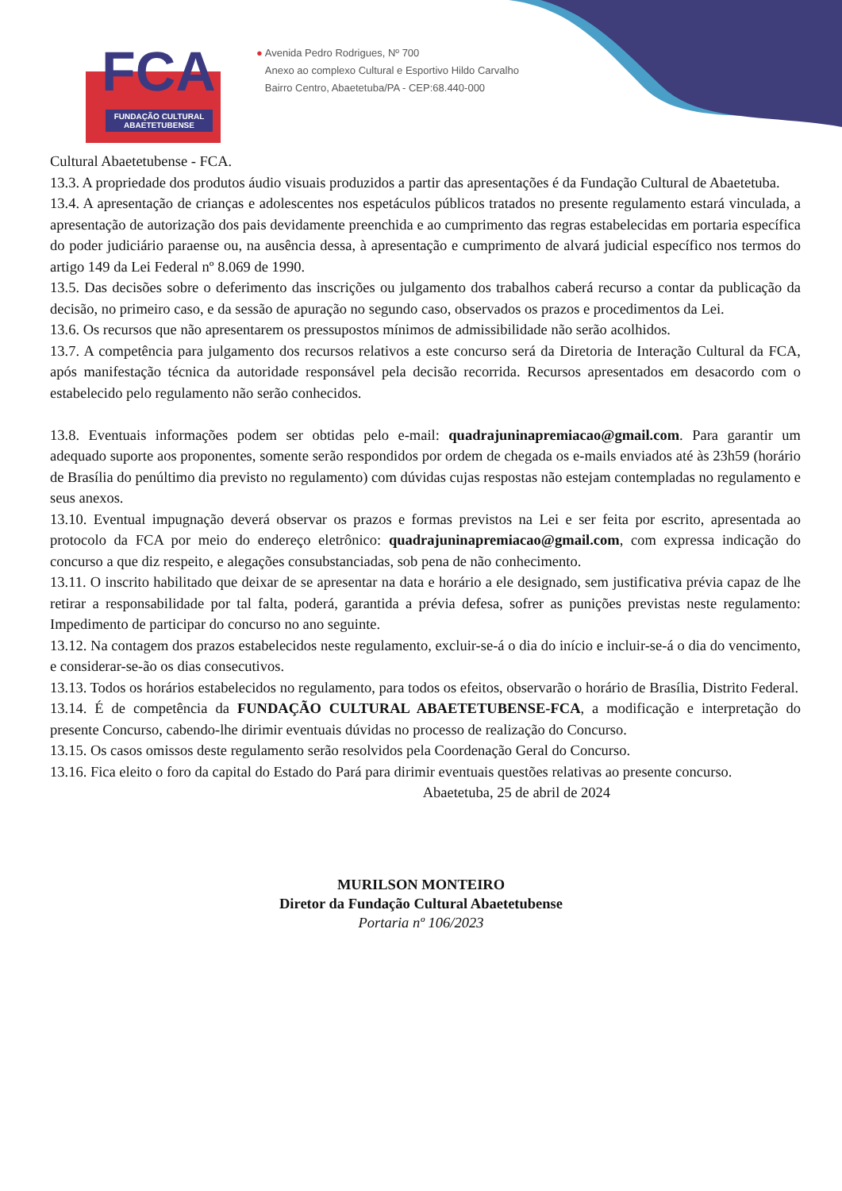FCA
FUNDAÇÃO CULTURAL
ABAETETUBENSE
● Avenida Pedro Rodrigues, Nº 700
Anexo ao complexo Cultural e Esportivo Hildo Carvalho
Bairro Centro, Abaetetuba/PA - CEP:68.440-000
Cultural Abaetetubense - FCA.
13.3. A propriedade dos produtos áudio visuais produzidos a partir das apresentações é da Fundação Cultural de Abaetetuba.
13.4. A apresentação de crianças e adolescentes nos espetáculos públicos tratados no presente regulamento estará vinculada, a apresentação de autorização dos pais devidamente preenchida e ao cumprimento das regras estabelecidas em portaria específica do poder judiciário paraense ou, na ausência dessa, à apresentação e cumprimento de alvará judicial específico nos termos do artigo 149 da Lei Federal nº 8.069 de 1990.
13.5. Das decisões sobre o deferimento das inscrições ou julgamento dos trabalhos caberá recurso a contar da publicação da decisão, no primeiro caso, e da sessão de apuração no segundo caso, observados os prazos e procedimentos da Lei.
13.6. Os recursos que não apresentarem os pressupostos mínimos de admissibilidade não serão acolhidos.
13.7. A competência para julgamento dos recursos relativos a este concurso será da Diretoria de Interação Cultural da FCA, após manifestação técnica da autoridade responsável pela decisão recorrida. Recursos apresentados em desacordo com o estabelecido pelo regulamento não serão conhecidos.
13.8. Eventuais informações podem ser obtidas pelo e-mail: quadrajuninapremiacao@gmail.com. Para garantir um adequado suporte aos proponentes, somente serão respondidos por ordem de chegada os e-mails enviados até às 23h59 (horário de Brasília do penúltimo dia previsto no regulamento) com dúvidas cujas respostas não estejam contempladas no regulamento e seus anexos.
13.10. Eventual impugnação deverá observar os prazos e formas previstos na Lei e ser feita por escrito, apresentada ao protocolo da FCA por meio do endereço eletrônico: quadrajuninapremiacao@gmail.com, com expressa indicação do concurso a que diz respeito, e alegações consubstanciadas, sob pena de não conhecimento.
13.11. O inscrito habilitado que deixar de se apresentar na data e horário a ele designado, sem justificativa prévia capaz de lhe retirar a responsabilidade por tal falta, poderá, garantida a prévia defesa, sofrer as punições previstas neste regulamento: Impedimento de participar do concurso no ano seguinte.
13.12. Na contagem dos prazos estabelecidos neste regulamento, excluir-se-á o dia do início e incluir-se-á o dia do vencimento, e considerar-se-ão os dias consecutivos.
13.13. Todos os horários estabelecidos no regulamento, para todos os efeitos, observarão o horário de Brasília, Distrito Federal.
13.14. É de competência da FUNDAÇÃO CULTURAL ABAETETUBENSE-FCA, a modificação e interpretação do presente Concurso, cabendo-lhe dirimir eventuais dúvidas no processo de realização do Concurso.
13.15. Os casos omissos deste regulamento serão resolvidos pela Coordenação Geral do Concurso.
13.16. Fica eleito o foro da capital do Estado do Pará para dirimir eventuais questões relativas ao presente concurso.
Abaetetuba, 25 de abril de 2024
MURILSON MONTEIRO
Diretor da Fundação Cultural Abaetetubense
Portaria nº 106/2023